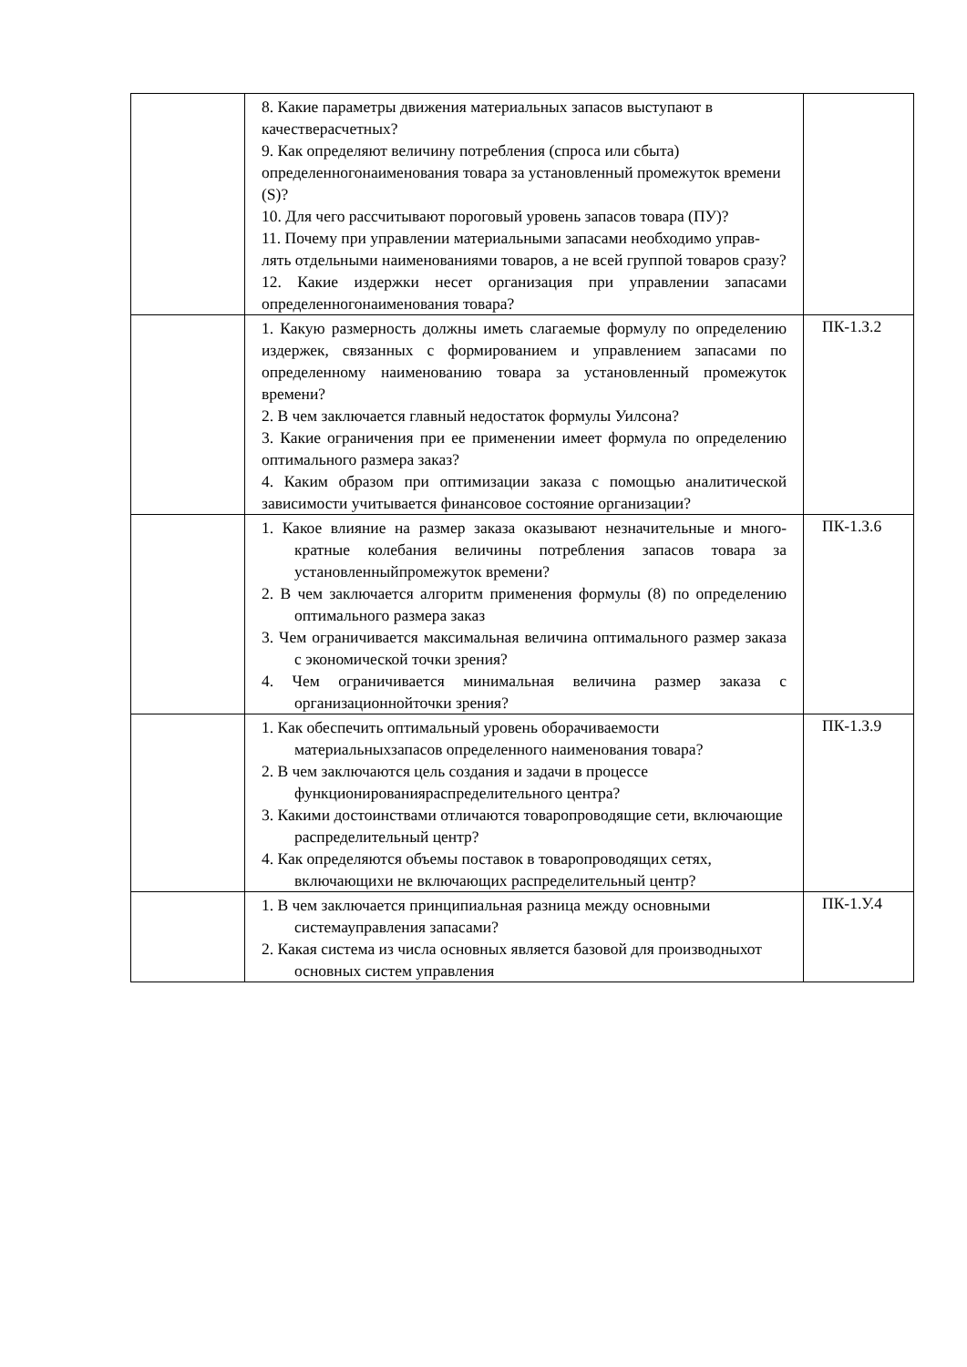| | 8. Какие параметры движения материальных запасов выступают в качестверасчетных? 9. Как определяют величину потребления (спроса или сбыта) определенногонаименования товара за установленный промежуток времени (S)? 10. Для чего рассчитывают пороговый уровень запасов товара (ПУ)? 11. Почему при управлении материальными запасами необходимо управ- лять отдельными наименованиями товаров, а не всей группой товаров сразу? 12. Какие издержки несет организация при управлении запасами определенногонаименования товара? | |
| | 1. Какую размерность должны иметь слагаемые формулу по определению издержек, связанных с формированием и управлением запасами по определенному наименованию товара за установленный промежуток времени? 2. В чем заключается главный недостаток формулы Уилсона? 3. Какие ограничения при ее применении имеет формула по определению оптимального размера заказ? 4. Каким образом при оптимизации заказа с помощью аналитической зависимости учитывается финансовое состояние организации? | ПК-1.З.2 |
| | 1. Какое влияние на размер заказа оказывают незначительные и много- кратные колебания величины потребления запасов товара за установленныйпромежуток времени? 2. В чем заключается алгоритм применения формулы (8) по определению оптимального размера заказ 3. Чем ограничивается максимальная величина оптимального размер заказа с экономической точки зрения? 4. Чем ограничивается минимальная величина размер заказа с организационнойточки зрения? | ПК-1.З.6 |
| | 1. Как обеспечить оптимальный уровень оборачиваемости материальныхзапасов определенного наименования товара? 2. В чем заключаются цель создания и задачи в процессе функционированияраспределительного центра? 3. Какими достоинствами отличаются товаропроводящие сети, включающие распределительный центр? 4. Как определяются объемы поставок в товаропроводящих сетях, включающихи не включающих распределительный центр? | ПК-1.З.9 |
| | 1. В чем заключается принципиальная разница между основными системауправления запасами? 2. Какая система из числа основных является базовой для производныхот основных систем управления | ПК-1.У.4 |